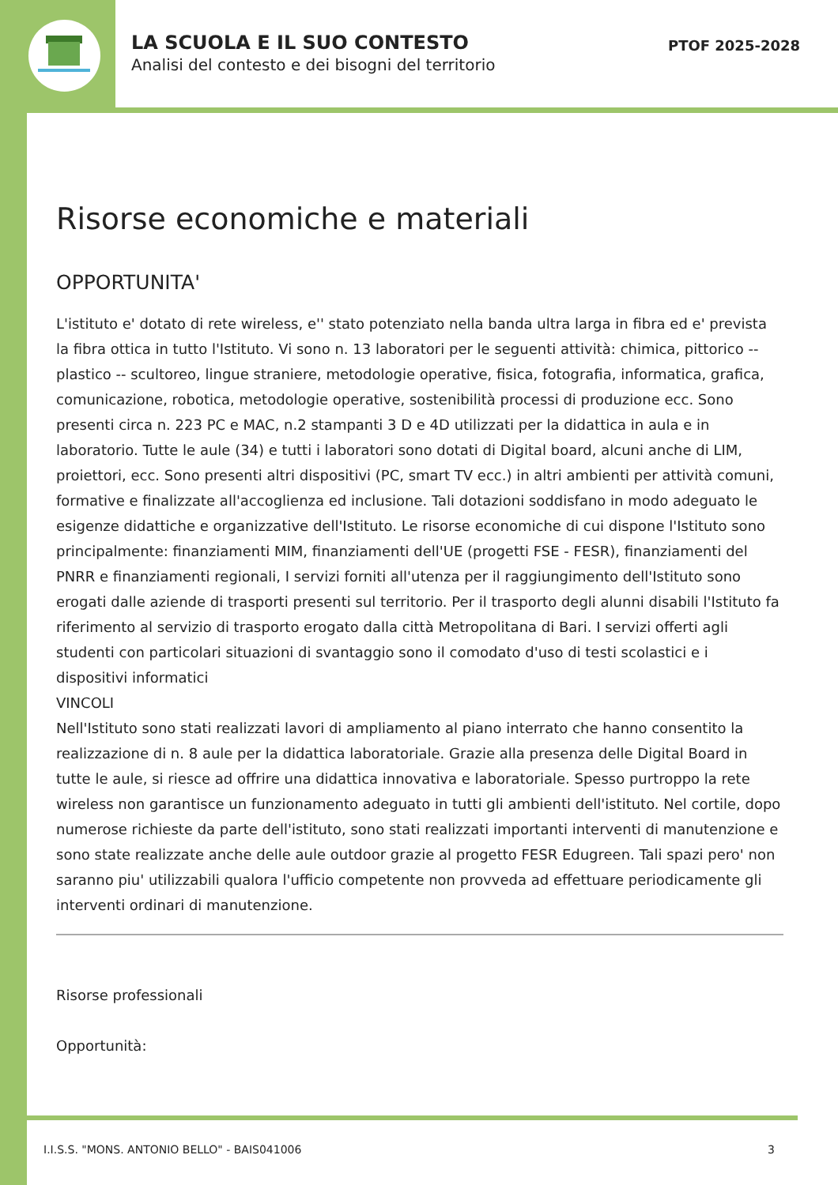LA SCUOLA E IL SUO CONTESTO
Analisi del contesto e dei bisogni del territorio
PTOF 2025-2028
Risorse economiche e materiali
OPPORTUNITA'
L'istituto e' dotato di rete wireless, e'' stato potenziato nella banda ultra larga in fibra ed e' prevista la fibra ottica in tutto l'Istituto. Vi sono n. 13 laboratori per le seguenti attività: chimica, pittorico -- plastico -- scultoreo, lingue straniere, metodologie operative, fisica, fotografia, informatica, grafica, comunicazione, robotica, metodologie operative, sostenibilità processi di produzione ecc. Sono presenti circa n. 223 PC e MAC, n.2 stampanti 3 D e 4D utilizzati per la didattica in aula e in laboratorio. Tutte le aule (34) e tutti i laboratori sono dotati di Digital board, alcuni anche di LIM, proiettori, ecc. Sono presenti altri dispositivi (PC, smart TV ecc.) in altri ambienti per attività comuni, formative e finalizzate all'accoglienza ed inclusione. Tali dotazioni soddisfano in modo adeguato le esigenze didattiche e organizzative dell'Istituto. Le risorse economiche di cui dispone l'Istituto sono principalmente: finanziamenti MIM, finanziamenti dell'UE (progetti FSE - FESR), finanziamenti del PNRR e finanziamenti regionali, I servizi forniti all'utenza per il raggiungimento dell'Istituto sono erogati dalle aziende di trasporti presenti sul territorio. Per il trasporto degli alunni disabili l'Istituto fa riferimento al servizio di trasporto erogato dalla città Metropolitana di Bari. I servizi offerti agli studenti con particolari situazioni di svantaggio sono il comodato d'uso di testi scolastici e i dispositivi informatici
VINCOLI
Nell'Istituto sono stati realizzati lavori di ampliamento al piano interrato che hanno consentito la realizzazione di n. 8 aule per la didattica laboratoriale. Grazie alla presenza delle Digital Board in tutte le aule, si riesce ad offrire una didattica innovativa e laboratoriale. Spesso purtroppo la rete wireless non garantisce un funzionamento adeguato in tutti gli ambienti dell'istituto. Nel cortile, dopo numerose richieste da parte dell'istituto, sono stati realizzati importanti interventi di manutenzione e sono state realizzate anche delle aule outdoor grazie al progetto FESR Edugreen. Tali spazi pero' non saranno piu' utilizzabili qualora l'ufficio competente non provveda ad effettuare periodicamente gli interventi ordinari di manutenzione.
Risorse professionali
Opportunità:
I.I.S.S. "MONS. ANTONIO BELLO" - BAIS041006 3